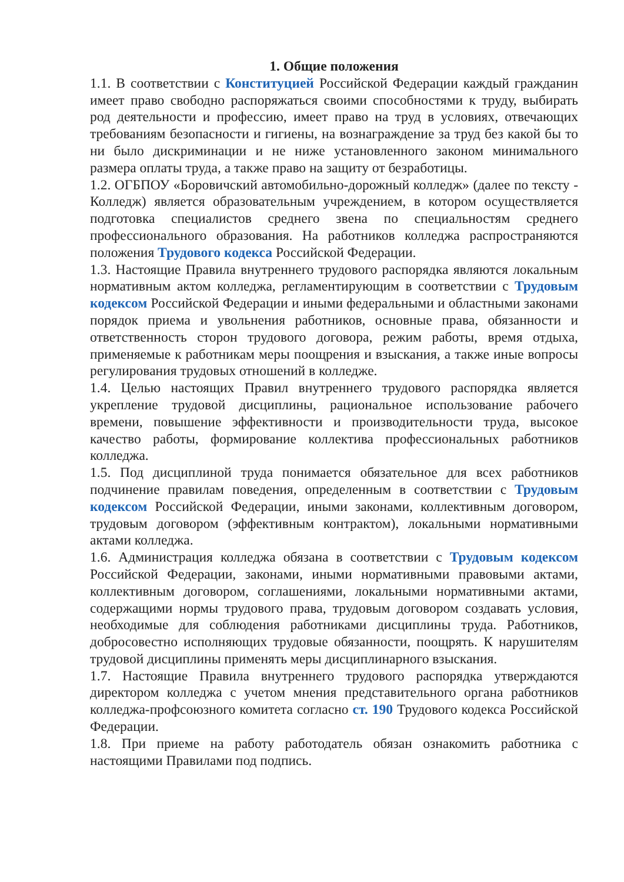1. Общие положения
1.1. В соответствии с Конституцией Российской Федерации каждый гражданин имеет право свободно распоряжаться своими способностями к труду, выбирать род деятельности и профессию, имеет право на труд в условиях, отвечающих требованиям безопасности и гигиены, на вознаграждение за труд без какой бы то ни было дискриминации и не ниже установленного законом минимального размера оплаты труда, а также право на защиту от безработицы.
1.2. ОГБПОУ «Боровичский автомобильно-дорожный колледж» (далее по тексту - Колледж) является образовательным учреждением, в котором осуществляется подготовка специалистов среднего звена по специальностям среднего профессионального образования. На работников колледжа распространяются положения Трудового кодекса Российской Федерации.
1.3. Настоящие Правила внутреннего трудового распорядка являются локальным нормативным актом колледжа, регламентирующим в соответствии с Трудовым кодексом Российской Федерации и иными федеральными и областными законами порядок приема и увольнения работников, основные права, обязанности и ответственность сторон трудового договора, режим работы, время отдыха, применяемые к работникам меры поощрения и взыскания, а также иные вопросы регулирования трудовых отношений в колледже.
1.4. Целью настоящих Правил внутреннего трудового распорядка является укрепление трудовой дисциплины, рациональное использование рабочего времени, повышение эффективности и производительности труда, высокое качество работы, формирование коллектива профессиональных работников колледжа.
1.5. Под дисциплиной труда понимается обязательное для всех работников подчинение правилам поведения, определенным в соответствии с Трудовым кодексом Российской Федерации, иными законами, коллективным договором, трудовым договором (эффективным контрактом), локальными нормативными актами колледжа.
1.6. Администрация колледжа обязана в соответствии с Трудовым кодексом Российской Федерации, законами, иными нормативными правовыми актами, коллективным договором, соглашениями, локальными нормативными актами, содержащими нормы трудового права, трудовым договором создавать условия, необходимые для соблюдения работниками дисциплины труда. Работников, добросовестно исполняющих трудовые обязанности, поощрять. К нарушителям трудовой дисциплины применять меры дисциплинарного взыскания.
1.7. Настоящие Правила внутреннего трудового распорядка утверждаются директором колледжа с учетом мнения представительного органа работников колледжа-профсоюзного комитета согласно ст. 190 Трудового кодекса Российской Федерации.
1.8. При приеме на работу работодатель обязан ознакомить работника с настоящими Правилами под подпись.